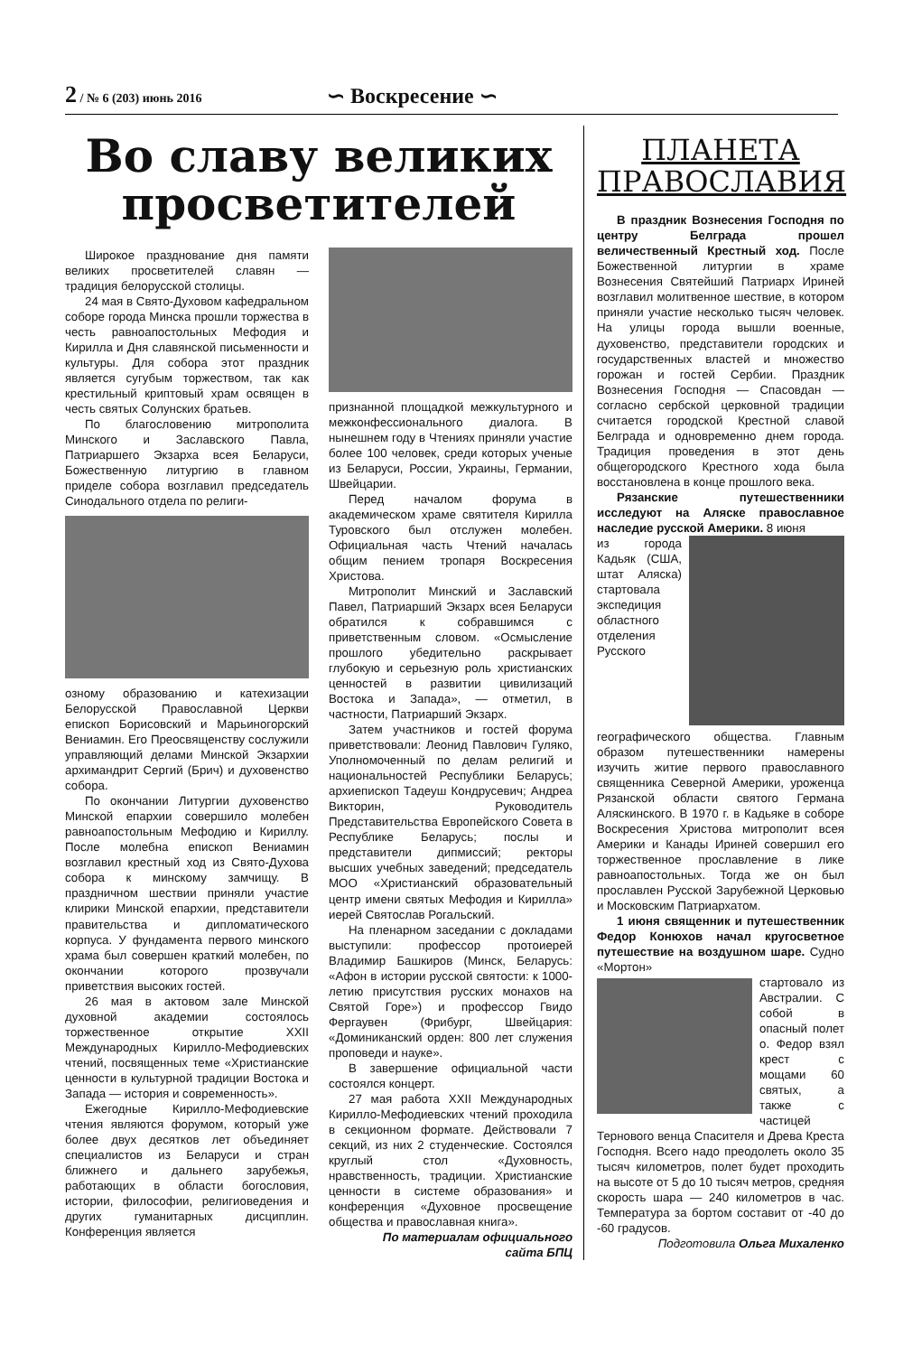2 / № 6 (203) июнь 2016
∽ Воскресение ∽
Во славу великих просветителей
Широкое празднование дня памяти великих просветителей славян — традиция белорусской столицы.
24 мая в Свято-Духовом кафедральном соборе города Минска прошли торжества в честь равноапостольных Мефодия и Кирилла и Дня славянской письменности и культуры. Для собора этот праздник является сугубым торжеством, так как крестильный криптовый храм освящен в честь святых Солунских братьев.
По благословению митрополита Минского и Заславского Павла, Патриаршего Экзарха всея Беларуси, Божественную литургию в главном приделе собора возглавил председатель Синодального отдела по религи-
озному образованию и катехизации Белорусской Православной Церкви епископ Борисовский и Марьиногорский Вениамин. Его Преосвященству сослужили управляющий делами Минской Экзархии архимандрит Сергий (Брич) и духовенство собора.
По окончании Литургии духовенство Минской епархии совершило молебен равноапостольным Мефодию и Кириллу. После молебна епископ Вениамин возглавил крестный ход из Свято-Духова собора к минскому замчищу. В праздничном шествии приняли участие клирики Минской епархии, представители правительства и дипломатического корпуса. У фундамента первого минского храма был совершен краткий молебен, по окончании которого прозвучали приветствия высоких гостей.
26 мая в актовом зале Минской духовной академии состоялось торжественное открытие XXII Международных Кирилло-Мефодиевских чтений, посвященных теме «Христианские ценности в культурной традиции Востока и Запада — история и современность».
Ежегодные Кирилло-Мефодиевские чтения являются форумом, который уже более двух десятков лет объединяет специалистов из Беларуси и стран ближнего и дальнего зарубежья, работающих в области богословия, истории, философии, религиоведения и других гуманитарных дисциплин. Конференция является
признанной площадкой межкультурного и межконфессионального диалога. В нынешнем году в Чтениях приняли участие более 100 человек, среди которых ученые из Беларуси, России, Украины, Германии, Швейцарии.
Перед началом форума в академическом храме святителя Кирилла Туровского был отслужен молебен. Официальная часть Чтений началась общим пением тропаря Воскресения Христова.
Митрополит Минский и Заславский Павел, Патриарший Экзарх всея Беларуси обратился к собравшимся с приветственным словом. «Осмысление прошлого убедительно раскрывает глубокую и серьезную роль христианских ценностей в развитии цивилизаций Востока и Запада», — отметил, в частности, Патриарший Экзарх.
Затем участников и гостей форума приветствовали: Леонид Павлович Гуляко, Уполномоченный по делам религий и национальностей Республики Беларусь; архиепископ Тадеуш Кондрусевич; Андреа Викторин, Руководитель Представительства Европейского Совета в Республике Беларусь; послы и представители дипмиссий; ректоры высших учебных заведений; председатель МОО «Христианский образовательный центр имени святых Мефодия и Кирилла» иерей Святослав Рогальский.
На пленарном заседании с докладами выступили: профессор протоиерей Владимир Башкиров (Минск, Беларусь: «Афон в истории русской святости: к 1000-летию присутствия русских монахов на Святой Горе») и профессор Гвидо Фергаувен (Фрибург, Швейцария: «Доминиканский орден: 800 лет служения проповеди и науке».
В завершение официальной части состоялся концерт.
27 мая работа XXII Международных Кирилло-Мефодиевских чтений проходила в секционном формате. Действовали 7 секций, из них 2 студенческие. Состоялся круглый стол «Духовность, нравственность, традиции. Христианские ценности в системе образования» и конференция «Духовное просвещение общества и православная книга».
По материалам официального сайта БПЦ
ПЛАНЕТА ПРАВОСЛАВИЯ
В праздник Вознесения Господня по центру Белграда прошел величественный Крестный ход. После Божественной литургии в храме Вознесения Святейший Патриарх Ириней возглавил молитвенное шествие, в котором приняли участие несколько тысяч человек. На улицы города вышли военные, духовенство, представители городских и государственных властей и множество горожан и гостей Сербии. Праздник Вознесения Господня — Спасовдан — согласно сербской церковной традиции считается городской Крестной славой Белграда и одновременно днем города. Традиция проведения в этот день общегородского Крестного хода была восстановлена в конце прошлого века.
Рязанские путешественники исследуют на Аляске православное наследие русской Америки. 8 июня
из города Кадьяк (США, штат Аляска) стартовала экспедиция областного отделения Русского географического общества. Главным образом путешественники намерены изучить житие первого православного священника Северной Америки, уроженца Рязанской области святого Германа Аляскинского. В 1970 г. в Кадьяке в соборе Воскресения Христова митрополит всея Америки и Канады Ириней совершил его торжественное прославление в лике равноапостольных. Тогда же он был прославлен Русской Зарубежной Церковью и Московским Патриархатом.
1 июня священник и путешественник Федор Конюхов начал кругосветное путешествие на воздушном шаре. Судно «Мортон»
стартовало из Австралии. С собой в опасный полет о. Федор взял крест с мощами 60 святых, а также с частицей Тернового венца Спасителя и Древа Креста Господня. Всего надо преодолеть около 35 тысяч километров, полет будет проходить на высоте от 5 до 10 тысяч метров, средняя скорость шара — 240 километров в час. Температура за бортом составит от -40 до -60 градусов.
Подготовила Ольга Михаленко